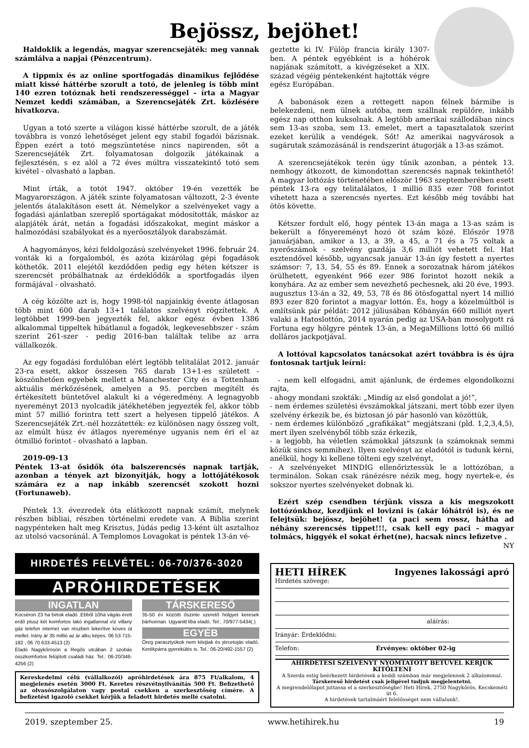Bejössz, bejöhet!
Haldoklik a legendás, magyar szerencsejáték: meg vannak számlálva a napjai (Pénzcentrum).
A tippmix és az online sportfogadás dinamikus fejlődése miatt kissé háttérbe szorult a totó, de jelenleg is több mint 140 ezren totóznak heti rendszerességgel - írta a Magyar Nemzet keddi számában, a Szerencsejáték Zrt. közlésére hivatkozva.
Ugyan a totó szerte a világon kissé háttérbe szorult, de a játék továbbra is vonzó lehetőséget jelent egy stabil fogadói bázisnak. Éppen ezért a totó megszüntetése nincs napirenden, sőt a Szerencsejáték Zrt. folyamatosan dolgozik játékainak a fejlesztésén, s ez alól a 72 éves múltra visszatekintő totó sem kivétel - olvasható a lapban.
Mint írták, a totót 1947. október 19-én vezették be Magyarországon. A játék szinte folyamatosan változott, 2-3 évente jelentős átalakításon esett át. Némelykor a szelvényeket vagy a fogadási ajánlatban szereplő sportágakat módosították, máskor az alapjáték árát, netán a fogadási időszakokat, megint máskor a halmozódási szabályokat és a nyerőosztályok darabszámát.
A hagyományos, kézi feldolgozású szelvényeket 1996. február 24. vonták ki a forgalomból, és azóta kizárólag gépi fogadások köthetők. 2011 elejétől kezdődően pedig egy héten kétszer is szerencsét próbálhatnak az érdeklődők a sportfogadás ilyen formájával - olvasható.
A cég közölte azt is, hogy 1998-tól napjainkig évente átlagosan több mint 600 darab 13+1 találatos szelvényt rögzítettek. A legtöbbet 1999-ben jegyezték fel, akkor egész évben 1386 alkalommal tippeltek hibátlanul a fogadók, legkevesebbszer - szám szerint 261-szer - pedig 2016-ban találtak telibe az arra vállalkozók.
Az egy fogadási fordulóban elért legtöbb telitalálat 2012. január 23-ra esett, akkor összesen 765 darab 13+1-es született - köszönhetően egyebek mellett a Manchester City és a Tottenham aktuális mérkőzésének, amelyen a 95. percben megítélt és értékesített büntetővel alakult ki a végeredmény. A legnagyobb nyereményt 2013 nyolcadik játékhetében jegyezték fel, akkor több mint 57 millió forintra tett szert a helyesen tippelő játékos. A Szerencsejáték Zrt.-nél hozzátették: ez különösen nagy összeg volt, az elmúlt húsz év átlagos nyereménye ugyanis nem éri el az ötmillió forintot - olvasható a lapban.
2019-09-13
Péntek 13-at ősidők óta balszerencsés napnak tartják, azonban a tények azt bizonyítják, hogy a lottójátékosok számára ez a nap inkább szerencsét szokott hozni (Fortunaweb).
Péntek 13. évezredek óta elátkozott napnak számít, melynek részben bibliai, részben történelmi eredete van. A Biblia szerint nagypénteken halt meg Krisztus, Júdás pedig 13-ként ült asztalhoz az utolsó vacsoránál. A Templomos Lovagokat is péntek 13-án vé-
geztette ki IV. Fülöp francia király 1307-ben. A péntek egyébként is a hóhérok napjának számított, a kivégzéseket a XIX. század végéig péntekenként hajtották végre egész Európában.
A babonások ezen a rettegett napon félnek bármibe is belekezdeni, nem ülnek autóba, nem szállnak repülőre, inkább egész nap otthon kuksolnak. A legtöbb amerikai szállodában nincs sem 13-as szoba, sem 13. emelet, mert a tapasztalatok szerint ezeket kerülik a vendégek. Sőt! Az amerikai nagyvárosok a sugárutak számozásánál is rendszerint átugorják a 13-as számot.
A szerencsejátékok terén úgy tűnik azonban, a péntek 13. nemhogy átkozott, de kimondottan szerencsés napnak tekinthető! A magyar lottózás történetében először 1963 szeptemberében esett péntek 13-ra egy telitalálatos, 1 millió 835 ezer 708 forintot vihetett haza a szerencsés nyertes. Ezt később még további hat ötös követte.
Kétszer fordult elő, hogy péntek 13-án maga a 13-as szám is bekerült a főnyereményt hozó öt szám közé. Először 1978 januárjában, amikor a 13, a 39, a 45, a 71 és a 75 voltak a nyerőszámok - szelvény gazdája 3,6 milliót vehetett fel. Hat esztendővel később, ugyancsak január 13-án így festett a nyertes számsor: 7, 13, 54, 55 és 89. Ennek a sorozatnak három játékos örülhetett, egyenként 966 ezer 986 forintot hozott nekik a konyhára. Az az ember sem nevezhető pechesnek, aki 20 éve, 1993. augusztus 13-án a 32, 49, 53, 78 és 86 ötösfogattal nyert 14 millió 893 ezer 820 forintot a magyar lottón. És, hogy a közelmúltból is említsünk pár példát: 2012 júliusában Kőbányán 660 milliót nyert valaki a Hatoslottón, 2014 nyarán pedig az USA-ban mosolygott rá Fortuna egy hölgyre péntek 13-án, a MegaMillions lottó 66 millió dolláros jackpotjával.
A lottóval kapcsolatos tanácsokat azért továbbra is és újra fontosnak tartjuk leírni:
- nem kell elfogadni, amit ajánlunk, de érdemes elgondolkozni rajta,
- ahogy mondani szokták: „Mindig az első gondolat a jó!”,
- nem érdemes születési évszámokkal játszani, mert több ezer ilyen szelvény érkezik be, és biztosan jó pár hasonló van közöttük,
- nem érdemes különböző „grafikákat” megjátszani (pld. 1,2,3,4,5), mert ilyen szelvényből több száz érkezik,
- a legjobb, ha véletlen számokkal játszunk (a számoknak semmi közük sincs semmihez). Ilyen szelvényt az eladótól is tudunk kérni, anélkül, hogy ki kellene tölteni egy szelvényt,
- A szelvényeket MINDIG ellenőriztessük le a lottózóban, a terminálon. Sokan csak ránézésre nézik meg, hogy nyertek-e, és sokszor nyertes szelvényeket dobnak ki.
Ezért szép csendben térjünk vissza a kis megszokott lottózónkhoz, kezdjünk el lovizni is (akár lóhátról is), és ne felejtsük: bejössz, bejöhet! (a paci sem rossz, hátha ad néhány szerencsés tippet!!!, csak kell egy paci – magyar tolmács, higgyék el sokat érhet(ne), hacsak nincs lefizetve .
NY
HIRDETÉS FELVÉTEL: 06-70/376-3020
APRÓHIRDETÉSEK
INGATLAN
Kocséron 23 ha birtok eladó .Ebből 10ha vágás érett erdő plusz két komfortos lakó ingatlannal víz villany gáz telefon internet van részben lekerítve köves út mellet. Irány ár 35 millió az ár alku képes. 06 53 715-182 , 06 70 633-4513 (2)
Eladó Nagykőrösön a Regős utcában 2 szobás összkomfortos felújított családi ház. Tel.: 06-20/348-4256 (2)
TÁRSKERESŐ
35-50 év közötti őszinte szerető hölgyet keresek bárhonnan. Ugyanitt liba eladó. Tel.: 70/977-5434(.)
EGYÉB
Öreg parasztyúkok nem kitojtak és jércetojás eladó. Kerékpárra gyerekülés is. Tel.: 06-20/492-1557 (2)
Kereskedelmi célú (vállalkozói) apróhirdetések ára 875 Ft/alkalom, 4 megjelenés esetén 3000 Ft. Keretes részvétnyilvánítás 500 Ft. Befizethető az olvasószolgálaton vagy postai csekken a szerkesztőség címére. A befizetést igazoló csekket kérjük a feladott hirdetés mellé csatolni.
HETI HÍREK Ingyenes lakossági apró
Hirdetés szövege:
aláírás:
Irányár: Érdeklődni:
Telefon: Érvényes: október 02-ig
AHIRDETÉSI SZELVÉNYT NYOMTATOTT BETŰVEL KÉRJÜK KITÖLTENI
A Szerda estig beérkezett hirdetések a keddi számban már megjelennek 2 alkalommal.
Társkereső hirdetést csak jeligével tudjuk megjelentetni.
A megrendelőlapot juttassa el a szerkesztőségbe! Heti Hírek, 2750 Nagykőrös, Kecskeméti út 6.
A hirdetések tartalmáért felelősséget nem vállalunk!.
2019. szeptember 25. www.hetihirek.hu 19